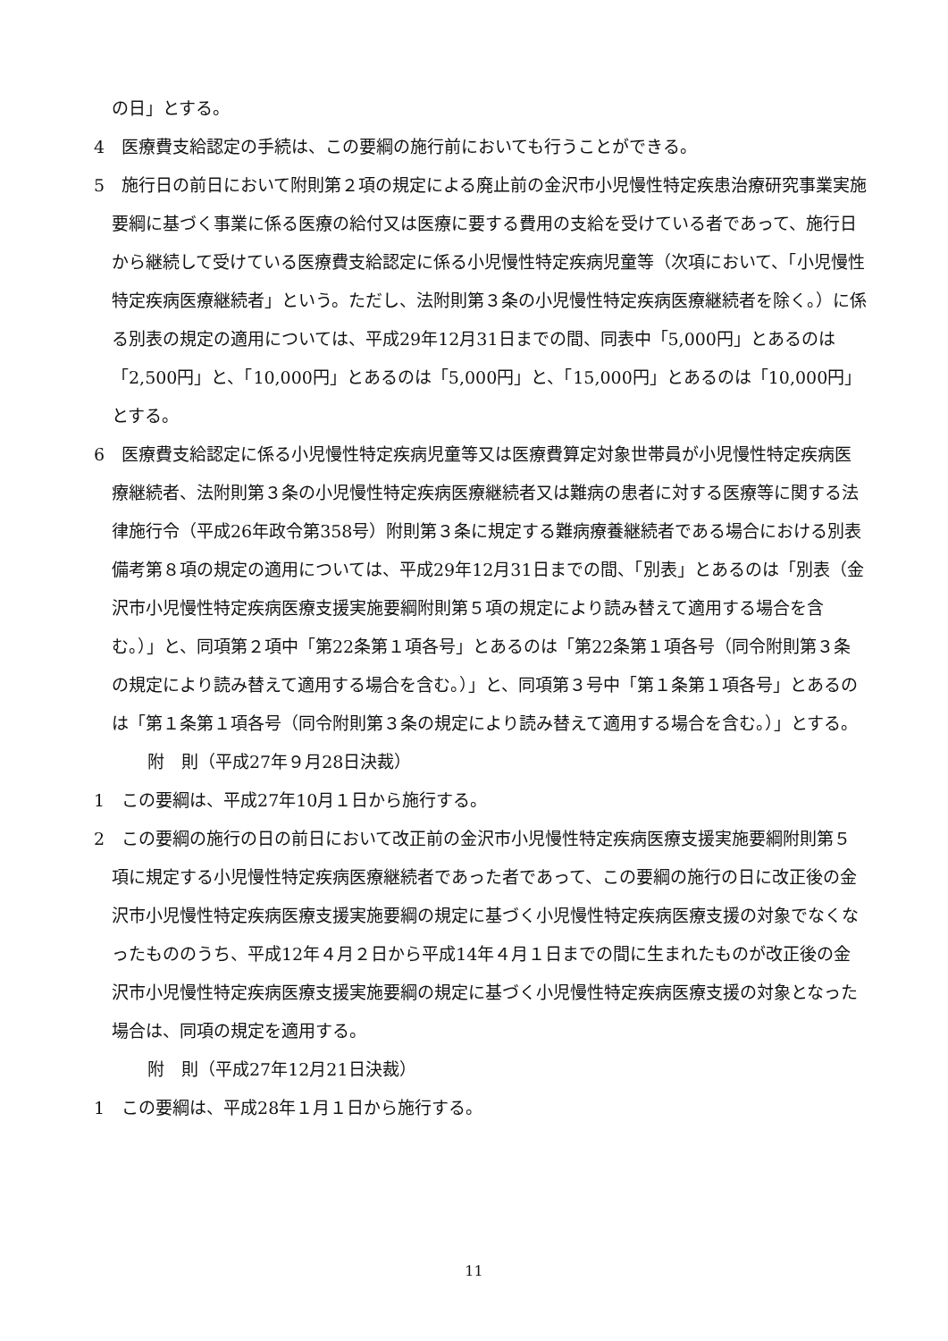の日」とする。
4　医療費支給認定の手続は、この要綱の施行前においても行うことができる。
5　施行日の前日において附則第２項の規定による廃止前の金沢市小児慢性特定疾患治療研究事業実施要綱に基づく事業に係る医療の給付又は医療に要する費用の支給を受けている者であって、施行日から継続して受けている医療費支給認定に係る小児慢性特定疾病児童等（次項において、「小児慢性特定疾病医療継続者」という。ただし、法附則第３条の小児慢性特定疾病医療継続者を除く。）に係る別表の規定の適用については、平成29年12月31日までの間、同表中「5,000円」とあるのは「2,500円」と、「10,000円」とあるのは「5,000円」と、「15,000円」とあるのは「10,000円」とする。
6　医療費支給認定に係る小児慢性特定疾病児童等又は医療費算定対象世帯員が小児慢性特定疾病医療継続者、法附則第３条の小児慢性特定疾病医療継続者又は難病の患者に対する医療等に関する法律施行令（平成26年政令第358号）附則第３条に規定する難病療養継続者である場合における別表備考第８項の規定の適用については、平成29年12月31日までの間、「別表」とあるのは「別表（金沢市小児慢性特定疾病医療支援実施要綱附則第５項の規定により読み替えて適用する場合を含む。）」と、同項第２項中「第22条第１項各号」とあるのは「第22条第１項各号（同令附則第３条の規定により読み替えて適用する場合を含む。）」と、同項第３号中「第１条第１項各号」とあるのは「第１条第１項各号（同令附則第３条の規定により読み替えて適用する場合を含む。）」とする。
附　則（平成27年９月28日決裁）
1　この要綱は、平成27年10月１日から施行する。
2　この要綱の施行の日の前日において改正前の金沢市小児慢性特定疾病医療支援実施要綱附則第５項に規定する小児慢性特定疾病医療継続者であった者であって、この要綱の施行の日に改正後の金沢市小児慢性特定疾病医療支援実施要綱の規定に基づく小児慢性特定疾病医療支援の対象でなくなったもののうち、平成12年４月２日から平成14年４月１日までの間に生まれたものが改正後の金沢市小児慢性特定疾病医療支援実施要綱の規定に基づく小児慢性特定疾病医療支援の対象となった場合は、同項の規定を適用する。
附　則（平成27年12月21日決裁）
1　この要綱は、平成28年１月１日から施行する。
11